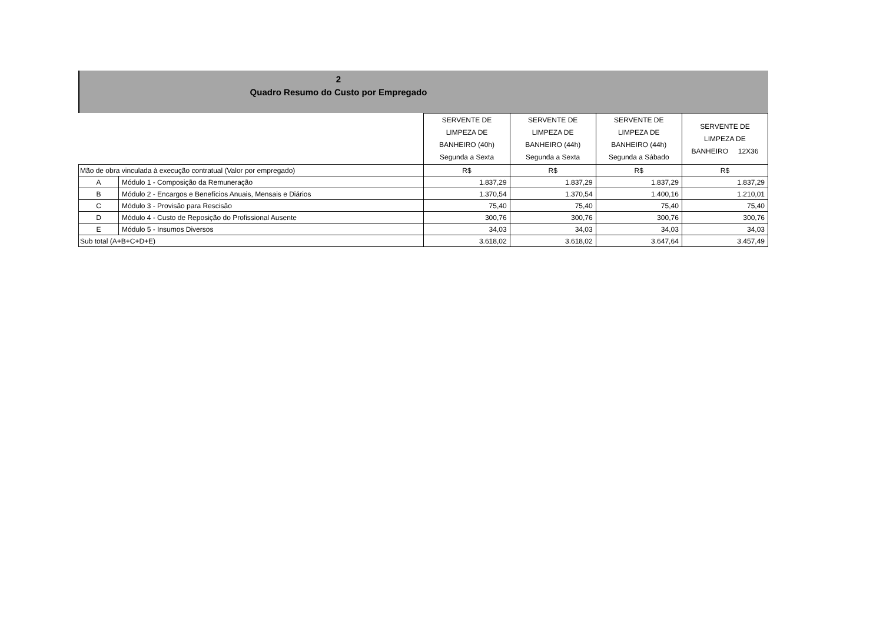2
Quadro Resumo do Custo por Empregado
| | | SERVENTE DE LIMPEZA DE BANHEIRO (40h) Segunda a Sexta | SERVENTE DE LIMPEZA DE BANHEIRO (44h) Segunda a Sexta | SERVENTE DE LIMPEZA DE BANHEIRO (44h) Segunda a Sábado | SERVENTE DE LIMPEZA DE BANHEIRO 12X36 |
| Mão de obra vinculada à execução contratual (Valor por empregado) | | R$ | R$ | R$ | R$ |
| A | Módulo 1 - Composição da Remuneração | 1.837,29 | 1.837,29 | 1.837,29 | 1.837,29 |
| B | Módulo 2 - Encargos e Benefícios Anuais, Mensais e Diários | 1.370,54 | 1.370,54 | 1.400,16 | 1.210,01 |
| C | Módulo 3 - Provisão para Rescisão | 75,40 | 75,40 | 75,40 | 75,40 |
| D | Módulo 4 - Custo de Reposição do Profissional Ausente | 300,76 | 300,76 | 300,76 | 300,76 |
| E | Módulo 5 - Insumos Diversos | 34,03 | 34,03 | 34,03 | 34,03 |
| Sub total (A+B+C+D+E) | | 3.618,02 | 3.618,02 | 3.647,64 | 3.457,49 |